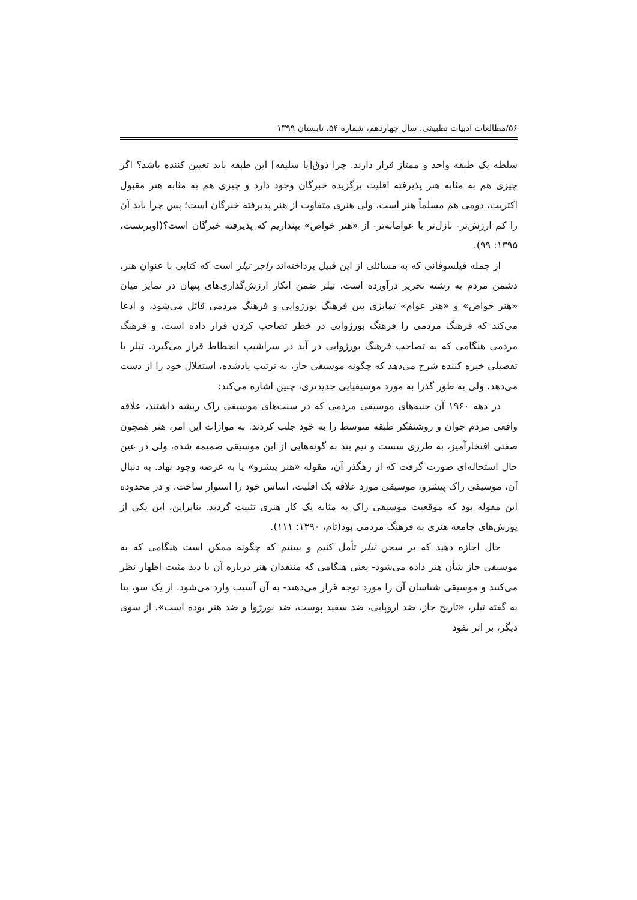۵۶/مطالعات ادبیات تطبیقی، سال چهاردهم، شماره ۵۴، تابستان ۱۳۹۹
سلطه یک طبقه واحد و ممتاز قرار دارند. چرا ذوق[یا سلیقه] این طبقه باید تعیین کننده باشد؟ اگر چیزی هم به مثابه هنر پذیرفته اقلیت برگزیده خبرگان وجود دارد و چیزی هم به مثابه هنر مقبول اکثریت، دومی هم مسلماً هنر است، ولی هنری متفاوت از هنر پذیرفته خبرگان است؛ پس چرا باید آن را کم ارزش‌تر- نازل‌تر یا عوامانه‌تر- از «هنر خواص» بپنداریم که پذیرفته خبرگان است؟(اوبریست، ۱۳۹۵: ۹۹).
از جمله فیلسوفانی که به مسائلی از این قبیل پرداخته‌اند راجر تیلر است که کتابی با عنوان هنر، دشمن مردم به رشته تحریر درآورده است. تیلر ضمن انکار ارزش‌گذاری‌های پنهان در تمایز میان «هنر خواص» و «هنر عوام» تمایزی بین فرهنگ بورژوایی و فرهنگ مردمی قائل می‌شود، و ادعا می‌کند که فرهنگ مردمی را فرهنگ بورژوایی در خطر تصاحب کردن قرار داده است، و فرهنگ مردمی هنگامی که به تصاحب فرهنگ بورژوایی در آید در سراشیب انحطاط قرار می‌گیرد. تیلر با تفصیلی خیره کننده شرح می‌دهد که چگونه موسیقی جاز، به ترتیب یادشده، استقلال خود را از دست می‌دهد، ولی به طور گذرا به مورد موسیقیایی جدیدتری، چنین اشاره می‌کند:
در دهه ۱۹۶۰ آن جنبه‌های موسیقی مردمی که در سنت‌های موسیقی راک ریشه داشتند، علاقه واقعی مردم جوان و روشنفکر طبقه متوسط را به خود جلب کردند. به موازات این امر، هنر همچون صفتی افتخارآمیز، به طرزی سست و نیم بند به گونه‌هایی از این موسیقی ضمیمه شده، ولی در عین حال استحاله‌ای صورت گرفت که از رهگذر آن، مقوله «هنر پیشرو» پا به عرصه وجود نهاد. به دنبال آن، موسیقی راک پیشرو، موسیقی مورد علاقه یک اقلیت، اساس خود را استوار ساخت، و در محدوده این مقوله بود که موقعیت موسیقی راک به مثابه یک کار هنری تثبیت گردید. بنابراین، این یکی از یورش‌های جامعه هنری به فرهنگ مردمی بود(تام، ۱۳۹۰: ۱۱۱).
حال اجازه دهید که بر سخن تیلر تأمل کنیم و ببینیم که چگونه ممکن است هنگامی که به موسیقی جاز شأن هنر داده می‌شود- یعنی هنگامی که منتقدان هنر درباره آن با دید مثبت اظهار نظر می‌کنند و موسیقی شناسان آن را مورد توجه قرار می‌دهند- به آن آسیب وارد می‌شود. از یک سو، بنا به گفته تیلر، «تاریخ جاز، ضد اروپایی، ضد سفید پوست، ضد بورژوا و ضد هنر بوده است». از سوی دیگر، بر اثر نفوذ